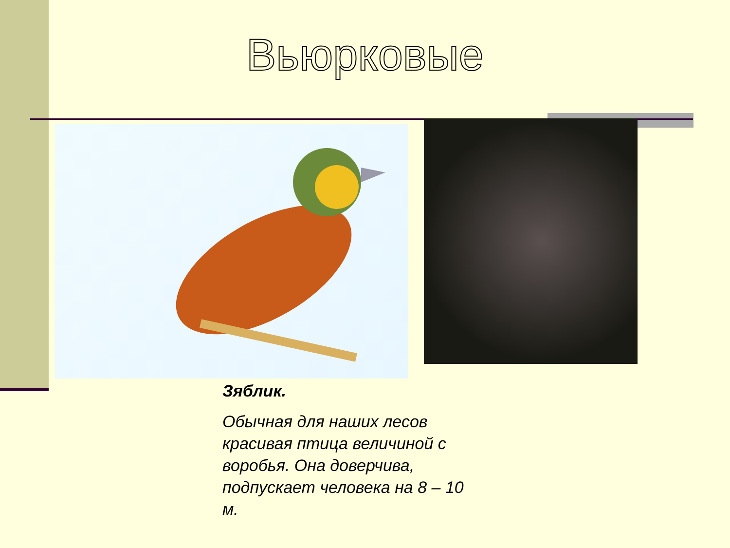Вьюрковые
Зяблик.
Обычная для наших лесов красивая птица величиной с воробья. Она доверчива, подпускает человека на 8 – 10 м.